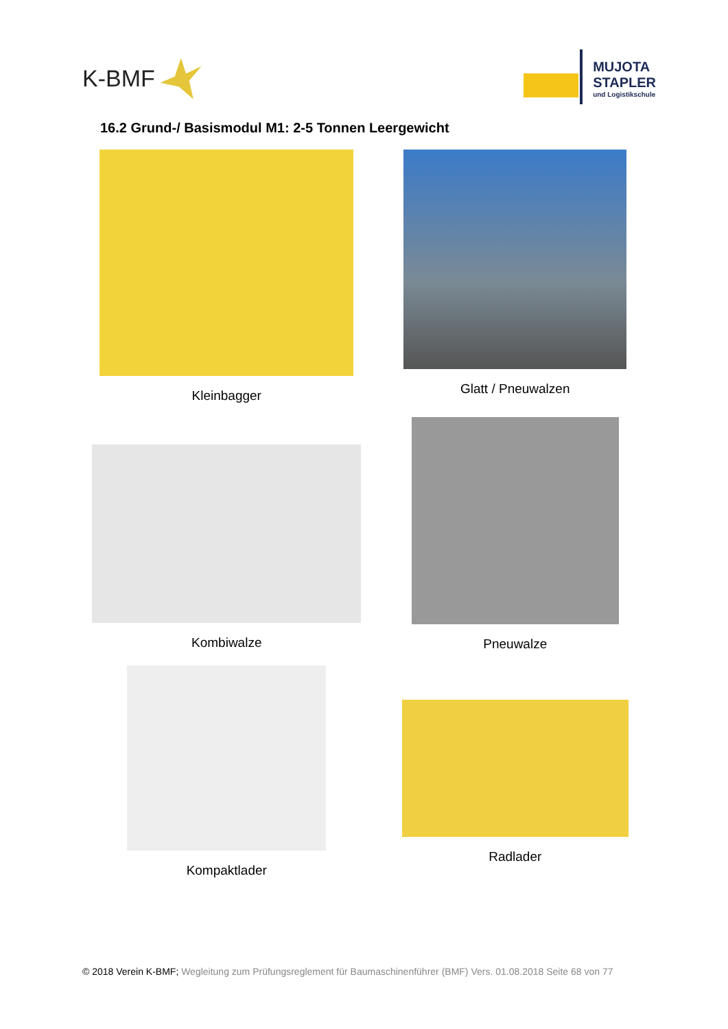K-BMF
MUJOTA
STAPLER
und Logistikschule
16.2 Grund-/ Basismodul M1: 2-5 Tonnen Leergewicht
Kleinbagger
Glatt / Pneuwalzen
Kombiwalze
Pneuwalze
Kompaktlader
Radlader
© 2018 Verein K-BMF; Wegleitung zum Prüfungsreglement für Baumaschinenführer (BMF) Vers. 01.08.2018 Seite 68 von 77